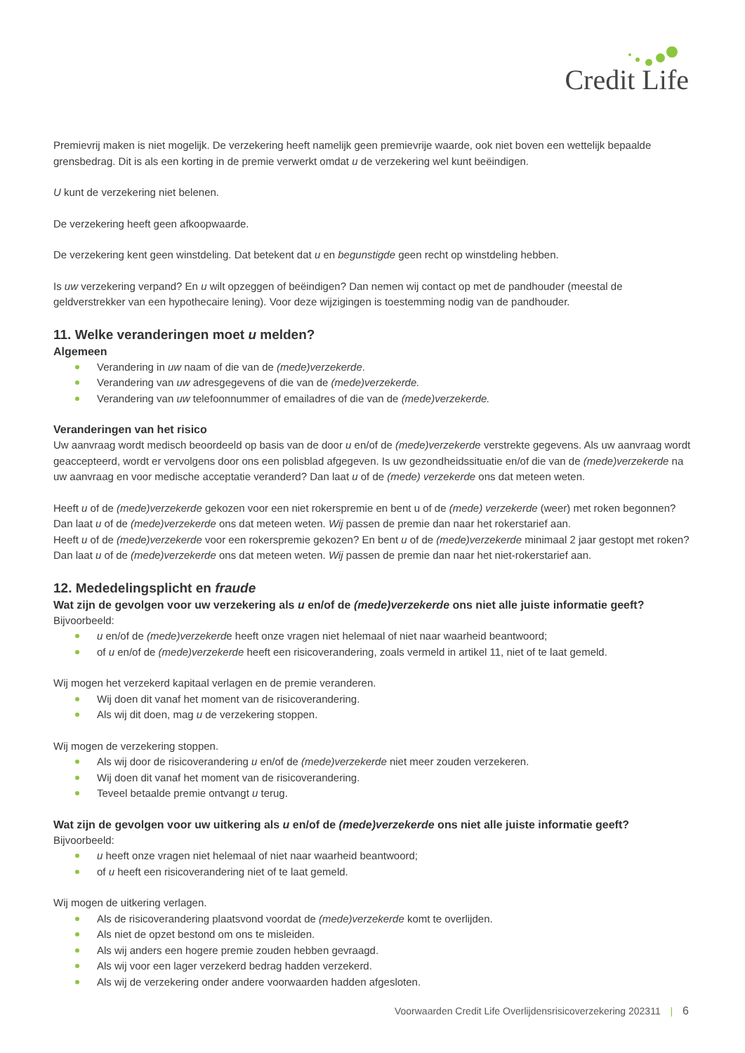Credit Life
Premievrij maken is niet mogelijk. De verzekering heeft namelijk geen premievrije waarde, ook niet boven een wettelijk bepaalde grensbedrag. Dit is als een korting in de premie verwerkt omdat u de verzekering wel kunt beëindigen.
U kunt de verzekering niet belenen.
De verzekering heeft geen afkoopwaarde.
De verzekering kent geen winstdeling. Dat betekent dat u en begunstigde geen recht op winstdeling hebben.
Is uw verzekering verpand? En u wilt opzeggen of beëindigen? Dan nemen wij contact op met de pandhouder (meestal de geldverstrekker van een hypothecaire lening). Voor deze wijzigingen is toestemming nodig van de pandhouder.
11. Welke veranderingen moet u melden?
Algemeen
Verandering in uw naam of die van de (mede)verzekerde.
Verandering van uw adresgegevens of die van de (mede)verzekerde.
Verandering van uw telefoonnummer of emailadres of die van de (mede)verzekerde.
Veranderingen van het risico
Uw aanvraag wordt medisch beoordeeld op basis van de door u en/of de (mede)verzekerde verstrekte gegevens. Als uw aanvraag wordt geaccepteerd, wordt er vervolgens door ons een polisblad afgegeven. Is uw gezondheidssituatie en/of die van de (mede)verzekerde na uw aanvraag en voor medische acceptatie veranderd? Dan laat u of de (mede) verzekerde ons dat meteen weten.
Heeft u of de (mede)verzekerde gekozen voor een niet rokerspremie en bent u of de (mede) verzekerde (weer) met roken begonnen? Dan laat u of de (mede)verzekerde ons dat meteen weten. Wij passen de premie dan naar het rokerstarief aan.
Heeft u of de (mede)verzekerde voor een rokerspremie gekozen? En bent u of de (mede)verzekerde minimaal 2 jaar gestopt met roken? Dan laat u of de (mede)verzekerde ons dat meteen weten. Wij passen de premie dan naar het niet-rokerstarief aan.
12. Mededelingsplicht en fraude
Wat zijn de gevolgen voor uw verzekering als u en/of de (mede)verzekerde ons niet alle juiste informatie geeft?
Bijvoorbeeld:
u en/of de (mede)verzekerde heeft onze vragen niet helemaal of niet naar waarheid beantwoord;
of u en/of de (mede)verzekerde heeft een risicoverandering, zoals vermeld in artikel 11, niet of te laat gemeld.
Wij mogen het verzekerd kapitaal verlagen en de premie veranderen.
Wij doen dit vanaf het moment van de risicoverandering.
Als wij dit doen, mag u de verzekering stoppen.
Wij mogen de verzekering stoppen.
Als wij door de risicoverandering u en/of de (mede)verzekerde niet meer zouden verzekeren.
Wij doen dit vanaf het moment van de risicoverandering.
Teveel betaalde premie ontvangt u terug.
Wat zijn de gevolgen voor uw uitkering als u en/of de (mede)verzekerde ons niet alle juiste informatie geeft?
Bijvoorbeeld:
u heeft onze vragen niet helemaal of niet naar waarheid beantwoord;
of u heeft een risicoverandering niet of te laat gemeld.
Wij mogen de uitkering verlagen.
Als de risicoverandering plaatsvond voordat de (mede)verzekerde komt te overlijden.
Als niet de opzet bestond om ons te misleiden.
Als wij anders een hogere premie zouden hebben gevraagd.
Als wij voor een lager verzekerd bedrag hadden verzekerd.
Als wij de verzekering onder andere voorwaarden hadden afgesloten.
Voorwaarden Credit Life Overlijdensrisicoverzekering 202311 | 6